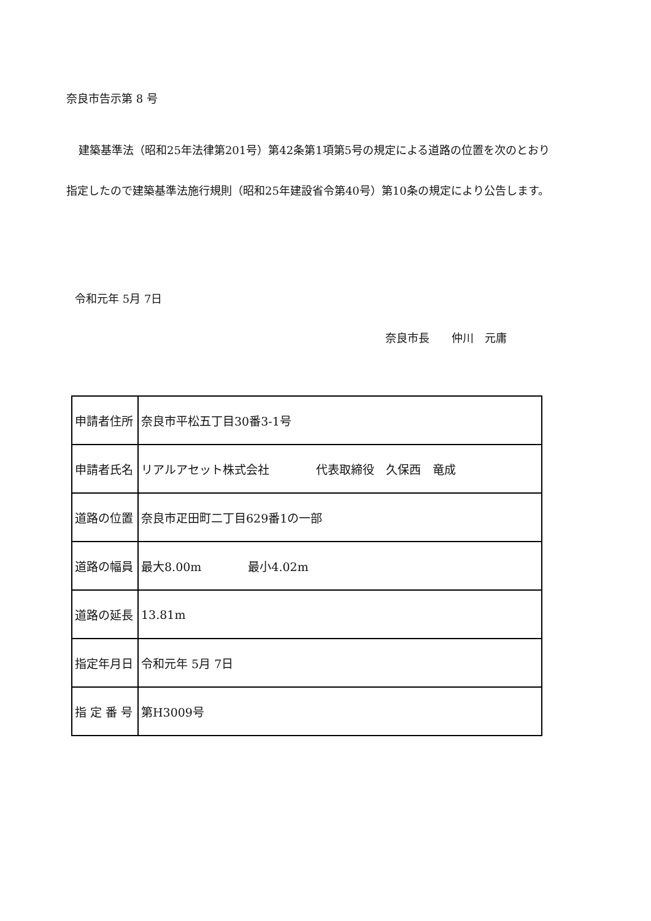奈良市告示第 8 号
建築基準法（昭和25年法律第201号）第42条第1項第5号の規定による道路の位置を次のとおり指定したので建築基準法施行規則（昭和25年建設省令第40号）第10条の規定により公告します。
令和元年 5月 7日
奈良市長　　仲川　元庸
| 申請者住所 | 奈良市平松五丁目30番3-1号 |
| 申請者氏名 | リアルアセット株式会社 代表取締役 久保西 竜成 |
| 道路の位置 | 奈良市疋田町二丁目629番1の一部 |
| 道路の幅員 | 最大8.00m 最小4.02m |
| 道路の延長 | 13.81m |
| 指定年月日 | 令和元年 5月 7日 |
| 指 定 番 号 | 第H3009号 |